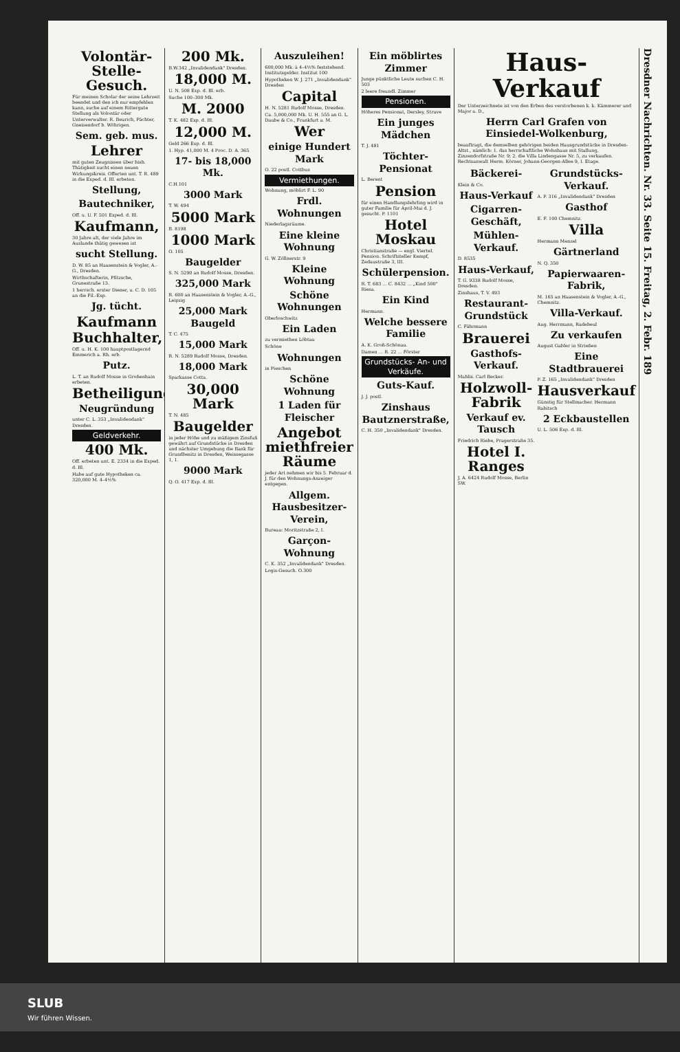Volontär-Stelle-Gesuch.
Für meinen Scholar der seine Lehrzeit beendet und den ich nur empfehlen kann, suche auf einem Rittergute Stellung als Volontär oder Unterverwalter. R. Beurich, Pächter, Gneisendorf b. Wöhrigen.
Sem. geb. mus.
Lehrer
mit guten Zeugnissen über bish. Thätigkeit sucht einen neuen Wirkungskreis. Offerten unt. T. R. 489 in die Exped. d. Bl. erbeten.
Stellung,
Bautechniker,
Off. u. U. F. 501 Exped. d. Bl.
Kaufmann,
30 Jahre alt, der viele Jahre im Auslande thätig gewesen ist
sucht Stellung.
D. W. 85 an Haasenstein & Vogler, A.-G., Dresden.
Wirthschafterin, Pfitzsche, Grunestraße 13.
1 herrsch. erster Diener, u. C. D. 105 an die Fil.-Exp.
Jg. tücht.
Kaufmann
Buchhalter,
Off. u. H. K. 100 hauptpostlagernd Emmerich a. Rh. erb.
Putz.
L. T. an Rudolf Mosse in Großenhain erbeten.
Betheiligung
Neugründung
unter C. L. 353 „Invalidendank" Dresden.
Geldverkehr.
400 Mk.
Off. erbeten unt. E. 2334 in die Exped. d. Bl.
Habe auf gute Hypotheken ca. 320,000 M. 4–4½%
200 Mk.
B.W.342 „Invalidendank" Dresden.
18,000 M.
U. N. 508 Exp. d. Bl. erb.
Suche 100–300 Mk.
M. 2000
T. K. 482 Exp. d. Bl.
12,000 M.
Geld 266 Exp. d. Bl.
1. Hyp. 41,000 M. 4 Proc. D. A. 365
17- bis 18,000 Mk.
C.H.101
3000 Mark
T. W. 494
5000 Mark
B. 8198
1000 Mark
O. 105
Baugelder
S. N. 5290 an Rudolf Mosse, Dresden.
325,000 Mark
R. 600 an Haasenstein & Vogler, A.-G., Leipzig
25,000 Mark Baugeld
T. C. 475
15,000 Mark
R. N. 5289 Rudolf Mosse, Dresden.
18,000 Mark
Sparkasse Cotta.
30,000 Mark
T. N. 485
Baugelder
in jeder Höhe und zu mäßigem Zinsfuß gewährt auf Grundstücke in Dresden und nächster Umgebung die Bank für Grundbesitz in Dresden, Weissegasse 1, 1.
9000 Mark
Q. O. 417 Exp. d. Bl.
Auszuleihen!
600,000 Mk. à 4–4½% feststehend. Institutsgelder. Institut 100
Hypotheken W. J. 271 „Invalidendank" Dresden
Capital
H. N. 5281 Rudolf Mosse, Dresden.
Ca. 5,000,000 Mk. U. H. 555 an G. L. Daube & Co., Frankfurt a. M.
Wer
einige Hundert Mark
O. 22 postl. Cottbus
Vermiethungen.
Wohnung, möblirt F. L. 90
Frdl. Wohnungen
Niederlagsräume.
Eine kleine Wohnung
G. W. Zöllnerstr. 9
Kleine Wohnung
Schöne Wohnungen
Oberloschwitz
Ein Laden
zu vermiethen Löbtau
Schöne
Wohnungen
in Pieschen
Schöne Wohnung
1 Laden für Fleischer
Angebot miethfreier Räume
jeder Art nehmen wir bis 5. Februar d. J. für den Wohnungs-Anzeiger entgegen.
Allgem. Hausbesitzer-Verein,
Bureau: Moritzstraße 2, I.
Garçon-Wohnung
C. K. 352 „Invalidendank" Dresden.
Logis-Gesuch. O.300
Ein möblirtes Zimmer
Junge pünktliche Leute suchen C. H. 503
2 leere freundl. Zimmer
Pensionen.
Höheres Pensionat, Dersley, Struve
Ein junges Mädchen
T. J. 481
Töchter-Pensionat
L. Berent
Pension
für einen Handlungslehrling wird in guter Familie für April-Mai d. J. gesucht. P. 1101
Hotel Moskau
Christianstraße — engl. Viertel. Pension. Schriftsteller Kempf, Zedaustraße 3, III.
Schülerpension.
R. T. 683 ... C. 8432 ... „Kind 500" Riesa.
Ein Kind
Hermann.
Welche bessere Familie
A. K. Groß-Schönau.
Damen ... R. 22 ... Förster
Grundstücks- An- und Verkäufe.
Guts-Kauf.
J. J. postl.
Zinshaus Bautznerstraße,
C. H. 350 „Invalidendank" Dresden.
Haus-Verkauf
Der Unterzeichnete ist von den Erben des verstorbenen k. k. Kämmerer und Major a. D.,
Herrn Carl Grafen von Einsiedel-Wolkenburg,
beauftragt, die demselben gehörigen beiden Hausgrundstücke in Dresden-Altst., nämlich: 1. das herrschaftliche Wohnhaus mit Stallung, Zinzendorfstraße Nr. 9; 2. die Villa Lindengasse Nr. 5, zu verkaufen. Rechtsanwalt Herm. Körner, Johann-Georgen-Allee 9, I. Etage.
Bäckerei-
Klein & Co.
Haus-Verkauf
Cigarren-Geschäft,
Mühlen-Verkauf.
D. 8535
Haus-Verkauf,
T. G. 9338 Rudolf Mosse, Dresden.
Zinshaus, T. V. 493
Restaurant-Grundstück
C. Fährmann
Brauerei
Gasthofs-Verkauf.
Mahlis. Carl Becker.
Holzwoll-Fabrik
Verkauf ev. Tausch
Friedrich Riebe, Pragerstraße 35.
Hotel I. Ranges
J. A. 6424 Rudolf Mosse, Berlin SW.
Grundstücks-Verkauf.
A. P. 316 „Invalidendank" Dresden
Gasthof
E. F. 100 Chemnitz.
Villa
Hermann Menzel
Gärtnerland
N. Q. 350
Papierwaaren-Fabrik,
M. 165 an Haasenstein & Vogler, A.-G., Chemnitz.
Villa-Verkauf.
Aug. Herrmann, Radebeul
Zu verkaufen
August Gabler in Strießen
Eine Stadtbrauerei
P. Z. 165 „Invalidendank" Dresden
Hausverkauf
Günstig für Stellmacher. Hermann Rabitsch
2 Eckbaustellen
U. L. 506 Exp. d. Bl.
Dresdner Nachrichten. Nr. 33. Seite 15. Freitag, 2. Febr. 189
SLUB
Wir führen Wissen.